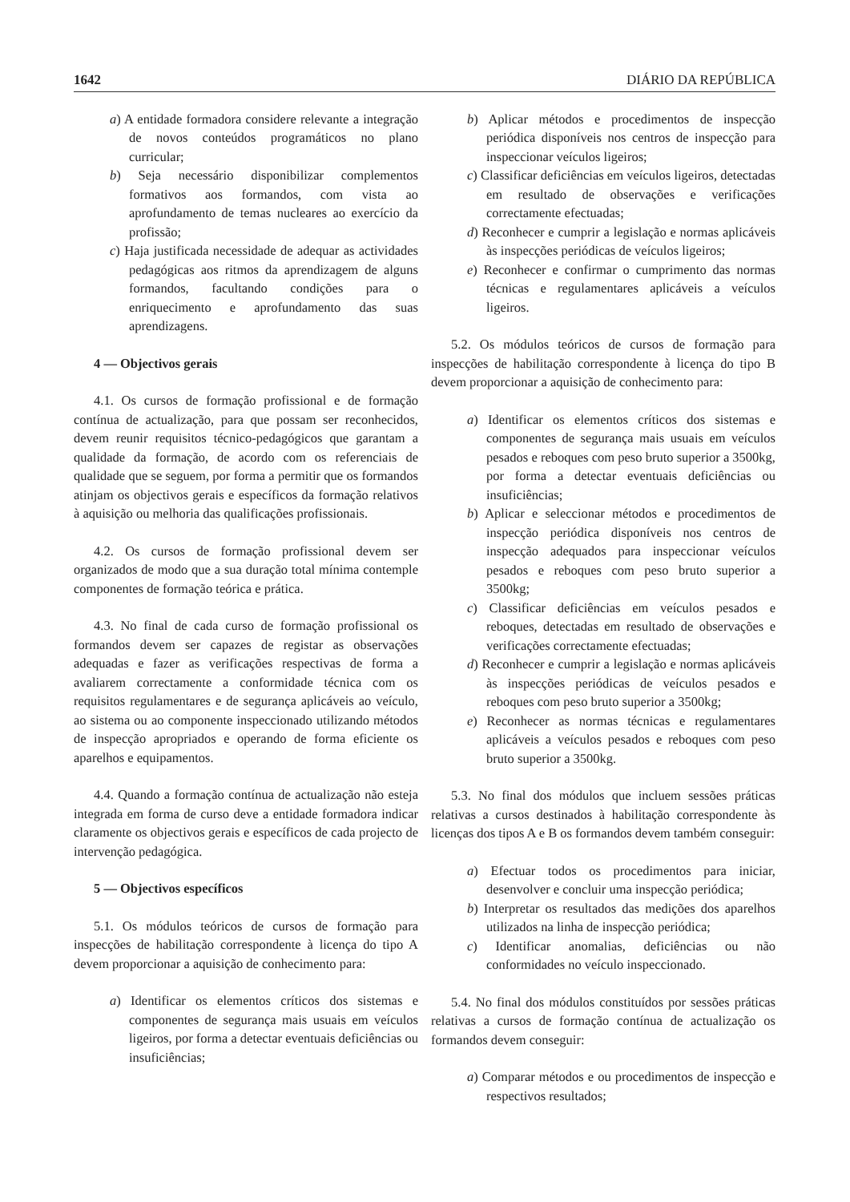1642 DIÁRIO DA REPÚBLICA
a) A entidade formadora considere relevante a integração de novos conteúdos programáticos no plano curricular;
b) Seja necessário disponibilizar complementos formativos aos formandos, com vista ao aprofundamento de temas nucleares ao exercício da profissão;
c) Haja justificada necessidade de adequar as actividades pedagógicas aos ritmos da aprendizagem de alguns formandos, facultando condições para o enriquecimento e aprofundamento das suas aprendizagens.
4 — Objectivos gerais
4.1. Os cursos de formação profissional e de formação contínua de actualização, para que possam ser reconhecidos, devem reunir requisitos técnico-pedagógicos que garantam a qualidade da formação, de acordo com os referenciais de qualidade que se seguem, por forma a permitir que os formandos atinjam os objectivos gerais e específicos da formação relativos à aquisição ou melhoria das qualificações profissionais.
4.2. Os cursos de formação profissional devem ser organizados de modo que a sua duração total mínima contemple componentes de formação teórica e prática.
4.3. No final de cada curso de formação profissional os formandos devem ser capazes de registar as observações adequadas e fazer as verificações respectivas de forma a avaliarem correctamente a conformidade técnica com os requisitos regulamentares e de segurança aplicáveis ao veículo, ao sistema ou ao componente inspeccionado utilizando métodos de inspecção apropriados e operando de forma eficiente os aparelhos e equipamentos.
4.4. Quando a formação contínua de actualização não esteja integrada em forma de curso deve a entidade formadora indicar claramente os objectivos gerais e específicos de cada projecto de intervenção pedagógica.
5 — Objectivos específicos
5.1. Os módulos teóricos de cursos de formação para inspecções de habilitação correspondente à licença do tipo A devem proporcionar a aquisição de conhecimento para:
a) Identificar os elementos críticos dos sistemas e componentes de segurança mais usuais em veículos ligeiros, por forma a detectar eventuais deficiências ou insuficiências;
b) Aplicar métodos e procedimentos de inspecção periódica disponíveis nos centros de inspecção para inspeccionar veículos ligeiros;
c) Classificar deficiências em veículos ligeiros, detectadas em resultado de observações e verificações correctamente efectuadas;
d) Reconhecer e cumprir a legislação e normas aplicáveis às inspecções periódicas de veículos ligeiros;
e) Reconhecer e confirmar o cumprimento das normas técnicas e regulamentares aplicáveis a veículos ligeiros.
5.2. Os módulos teóricos de cursos de formação para inspecções de habilitação correspondente à licença do tipo B devem proporcionar a aquisição de conhecimento para:
a) Identificar os elementos críticos dos sistemas e componentes de segurança mais usuais em veículos pesados e reboques com peso bruto superior a 3500kg, por forma a detectar eventuais deficiências ou insuficiências;
b) Aplicar e seleccionar métodos e procedimentos de inspecção periódica disponíveis nos centros de inspecção adequados para inspeccionar veículos pesados e reboques com peso bruto superior a 3500kg;
c) Classificar deficiências em veículos pesados e reboques, detectadas em resultado de observações e verificações correctamente efectuadas;
d) Reconhecer e cumprir a legislação e normas aplicáveis às inspecções periódicas de veículos pesados e reboques com peso bruto superior a 3500kg;
e) Reconhecer as normas técnicas e regulamentares aplicáveis a veículos pesados e reboques com peso bruto superior a 3500kg.
5.3. No final dos módulos que incluem sessões práticas relativas a cursos destinados à habilitação correspondente às licenças dos tipos A e B os formandos devem também conseguir:
a) Efectuar todos os procedimentos para iniciar, desenvolver e concluir uma inspecção periódica;
b) Interpretar os resultados das medições dos aparelhos utilizados na linha de inspecção periódica;
c) Identificar anomalias, deficiências ou não conformidades no veículo inspeccionado.
5.4. No final dos módulos constituídos por sessões práticas relativas a cursos de formação contínua de actualização os formandos devem conseguir:
a) Comparar métodos e ou procedimentos de inspecção e respectivos resultados;